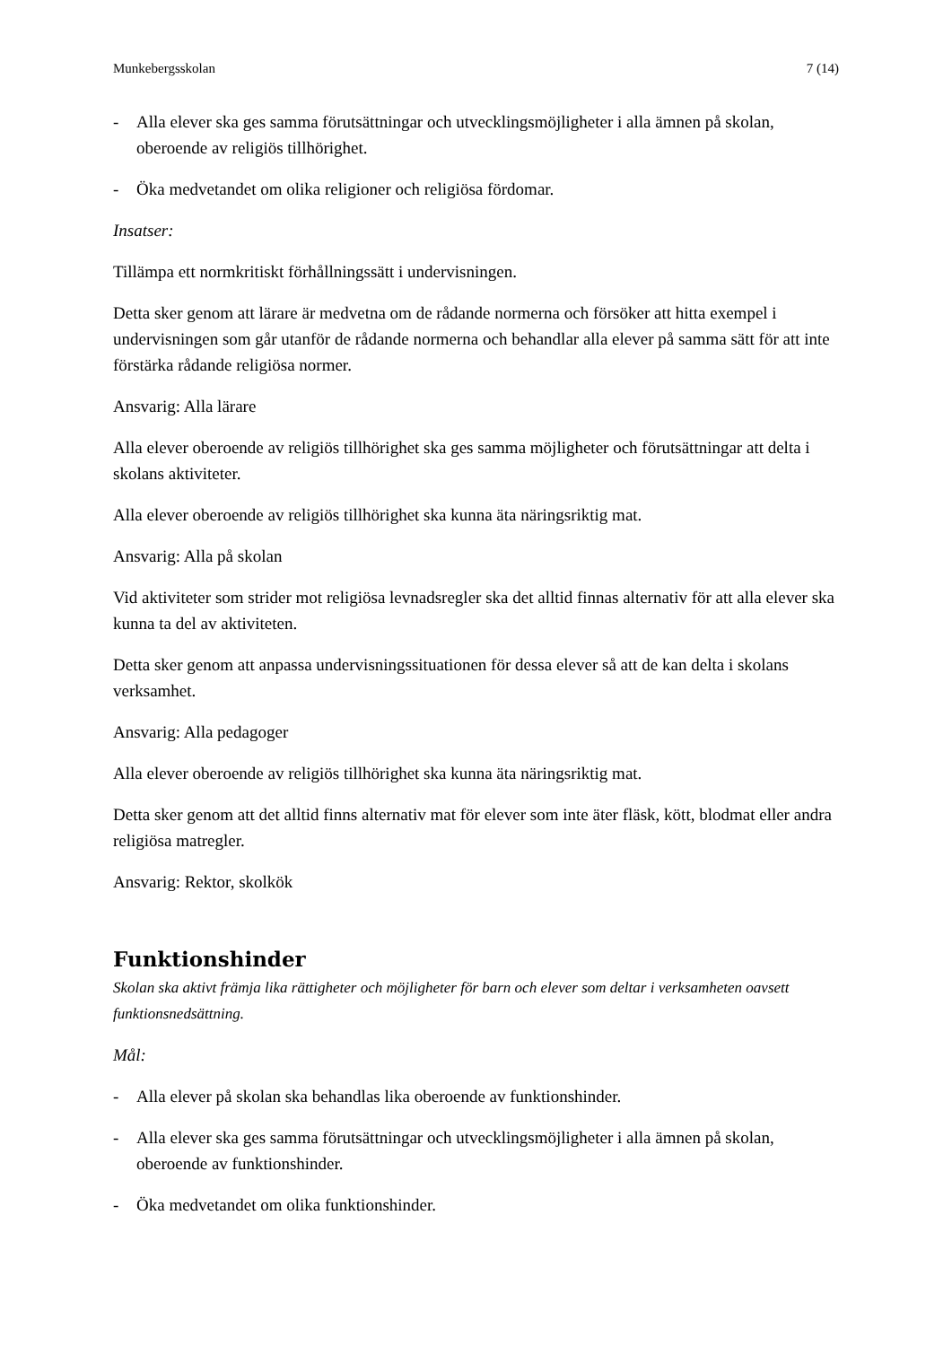Munkebergsskolan 7 (14)
- Alla elever ska ges samma förutsättningar och utvecklingsmöjligheter i alla ämnen på skolan, oberoende av religiös tillhörighet.
- Öka medvetandet om olika religioner och religiösa fördomar.
Insatser:
Tillämpa ett normkritiskt förhållningssätt i undervisningen.
Detta sker genom att lärare är medvetna om de rådande normerna och försöker att hitta exempel i undervisningen som går utanför de rådande normerna och behandlar alla elever på samma sätt för att inte förstärka rådande religiösa normer.
Ansvarig: Alla lärare
Alla elever oberoende av religiös tillhörighet ska ges samma möjligheter och förutsättningar att delta i skolans aktiviteter.
Alla elever oberoende av religiös tillhörighet ska kunna äta näringsriktig mat.
Ansvarig: Alla på skolan
Vid aktiviteter som strider mot religiösa levnadsregler ska det alltid finnas alternativ för att alla elever ska kunna ta del av aktiviteten.
Detta sker genom att anpassa undervisningssituationen för dessa elever så att de kan delta i skolans verksamhet.
Ansvarig: Alla pedagoger
Alla elever oberoende av religiös tillhörighet ska kunna äta näringsriktig mat.
Detta sker genom att det alltid finns alternativ mat för elever som inte äter fläsk, kött, blodmat eller andra religiösa matregler.
Ansvarig: Rektor, skolkök
Funktionshinder
Skolan ska aktivt främja lika rättigheter och möjligheter för barn och elever som deltar i verksamheten oavsett funktionsnedsättning.
Mål:
- Alla elever på skolan ska behandlas lika oberoende av funktionshinder.
- Alla elever ska ges samma förutsättningar och utvecklingsmöjligheter i alla ämnen på skolan, oberoende av funktionshinder.
- Öka medvetandet om olika funktionshinder.